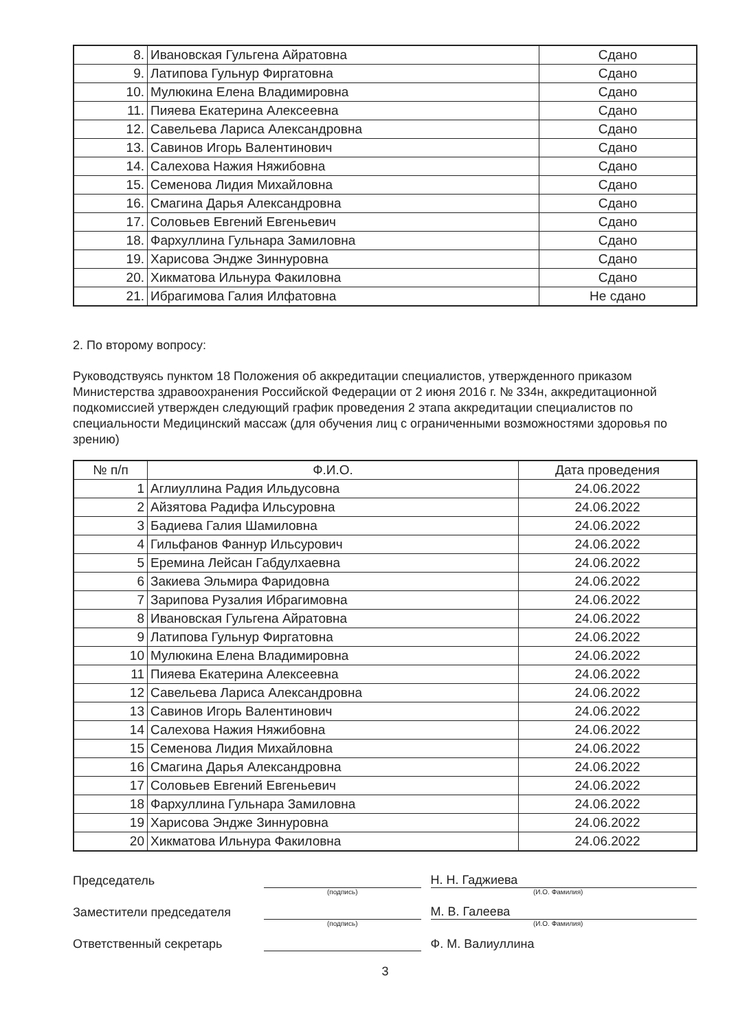| 8. | Ивановская Гульгена Айратовна | Сдано |
| 9. | Латипова Гульнур Фиргатовна | Сдано |
| 10. | Мулюкина Елена Владимировна | Сдано |
| 11. | Пияева Екатерина Алексеевна | Сдано |
| 12. | Савельева Лариса Александровна | Сдано |
| 13. | Савинов Игорь Валентинович | Сдано |
| 14. | Салехова Нажия Няжибовна | Сдано |
| 15. | Семенова Лидия Михайловна | Сдано |
| 16. | Смагина Дарья Александровна | Сдано |
| 17. | Соловьев Евгений Евгеньевич | Сдано |
| 18. | Фархуллина Гульнара Замиловна | Сдано |
| 19. | Харисова Эндже Зиннуровна | Сдано |
| 20. | Хикматова Ильнура Факиловна | Сдано |
| 21. | Ибрагимова Галия Илфатовна | Не сдано |
2. По второму вопросу:
Руководствуясь пунктом 18 Положения об аккредитации специалистов, утвержденного приказом Министерства здравоохранения Российской Федерации от 2 июня 2016 г. № 334н, аккредитационной подкомиссией утвержден следующий график проведения 2 этапа аккредитации специалистов по специальности Медицинский массаж (для обучения лиц с ограниченными возможностями здоровья по зрению)
| № п/п | Ф.И.О. | Дата проведения |
| --- | --- | --- |
| 1 | Аглиуллина Радия Ильдусовна | 24.06.2022 |
| 2 | Айзятова Радифа Ильсуровна | 24.06.2022 |
| 3 | Бадиева Галия Шамиловна | 24.06.2022 |
| 4 | Гильфанов Фаннур Ильсурович | 24.06.2022 |
| 5 | Еремина Лейсан Габдулхаевна | 24.06.2022 |
| 6 | Закиева Эльмира Фаридовна | 24.06.2022 |
| 7 | Зарипова Рузалия Ибрагимовна | 24.06.2022 |
| 8 | Ивановская Гульгена Айратовна | 24.06.2022 |
| 9 | Латипова Гульнур Фиргатовна | 24.06.2022 |
| 10 | Мулюкина Елена Владимировна | 24.06.2022 |
| 11 | Пияева Екатерина Алексеевна | 24.06.2022 |
| 12 | Савельева Лариса Александровна | 24.06.2022 |
| 13 | Савинов Игорь Валентинович | 24.06.2022 |
| 14 | Салехова Нажия Няжибовна | 24.06.2022 |
| 15 | Семенова Лидия Михайловна | 24.06.2022 |
| 16 | Смагина Дарья Александровна | 24.06.2022 |
| 17 | Соловьев Евгений Евгеньевич | 24.06.2022 |
| 18 | Фархуллина Гульнара Замиловна | 24.06.2022 |
| 19 | Харисова Эндже Зиннуровна | 24.06.2022 |
| 20 | Хикматова Ильнура Факиловна | 24.06.2022 |
Председатель
Н. Н. Гаджиева
(подпись) (И.О. Фамилия)
Заместители председателя
М. В. Галеева
(подпись) (И.О. Фамилия)
Ответственный секретарь
Ф. М. Валиуллина
3